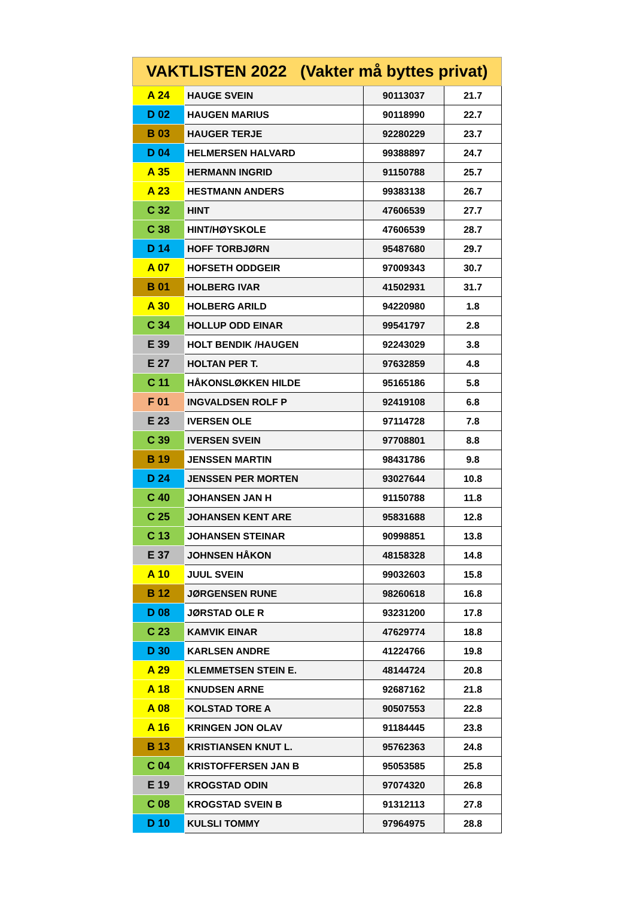| VAKTLISTEN 2022 (Vakter må byttes privat) | | | |
| --- | --- | --- | --- |
| A 24 | HAUGE SVEIN | 90113037 | 21.7 |
| D 02 | HAUGEN MARIUS | 90118990 | 22.7 |
| B 03 | HAUGER TERJE | 92280229 | 23.7 |
| D 04 | HELMERSEN HALVARD | 99388897 | 24.7 |
| A 35 | HERMANN INGRID | 91150788 | 25.7 |
| A 23 | HESTMANN ANDERS | 99383138 | 26.7 |
| C 32 | HINT | 47606539 | 27.7 |
| C 38 | HINT/HØYSKOLE | 47606539 | 28.7 |
| D 14 | HOFF TORBJØRN | 95487680 | 29.7 |
| A 07 | HOFSETH ODDGEIR | 97009343 | 30.7 |
| B 01 | HOLBERG IVAR | 41502931 | 31.7 |
| A 30 | HOLBERG ARILD | 94220980 | 1.8 |
| C 34 | HOLLUP ODD EINAR | 99541797 | 2.8 |
| E 39 | HOLT BENDIK /HAUGEN | 92243029 | 3.8 |
| E 27 | HOLTAN PER T. | 97632859 | 4.8 |
| C 11 | HÅKONSLØKKEN HILDE | 95165186 | 5.8 |
| F 01 | INGVALDSEN ROLF P | 92419108 | 6.8 |
| E 23 | IVERSEN OLE | 97114728 | 7.8 |
| C 39 | IVERSEN SVEIN | 97708801 | 8.8 |
| B 19 | JENSSEN MARTIN | 98431786 | 9.8 |
| D 24 | JENSSEN PER MORTEN | 93027644 | 10.8 |
| C 40 | JOHANSEN JAN H | 91150788 | 11.8 |
| C 25 | JOHANSEN KENT ARE | 95831688 | 12.8 |
| C 13 | JOHANSEN STEINAR | 90998851 | 13.8 |
| E 37 | JOHNSEN HÅKON | 48158328 | 14.8 |
| A 10 | JUUL SVEIN | 99032603 | 15.8 |
| B 12 | JØRGENSEN RUNE | 98260618 | 16.8 |
| D 08 | JØRSTAD OLE R | 93231200 | 17.8 |
| C 23 | KAMVIK EINAR | 47629774 | 18.8 |
| D 30 | KARLSEN ANDRE | 41224766 | 19.8 |
| A 29 | KLEMMETSEN STEIN E. | 48144724 | 20.8 |
| A 18 | KNUDSEN ARNE | 92687162 | 21.8 |
| A 08 | KOLSTAD TORE A | 90507553 | 22.8 |
| A 16 | KRINGEN JON OLAV | 91184445 | 23.8 |
| B 13 | KRISTIANSEN KNUT L. | 95762363 | 24.8 |
| C 04 | KRISTOFFERSEN JAN B | 95053585 | 25.8 |
| E 19 | KROGSTAD ODIN | 97074320 | 26.8 |
| C 08 | KROGSTAD SVEIN B | 91312113 | 27.8 |
| D 10 | KULSLI TOMMY | 97964975 | 28.8 |